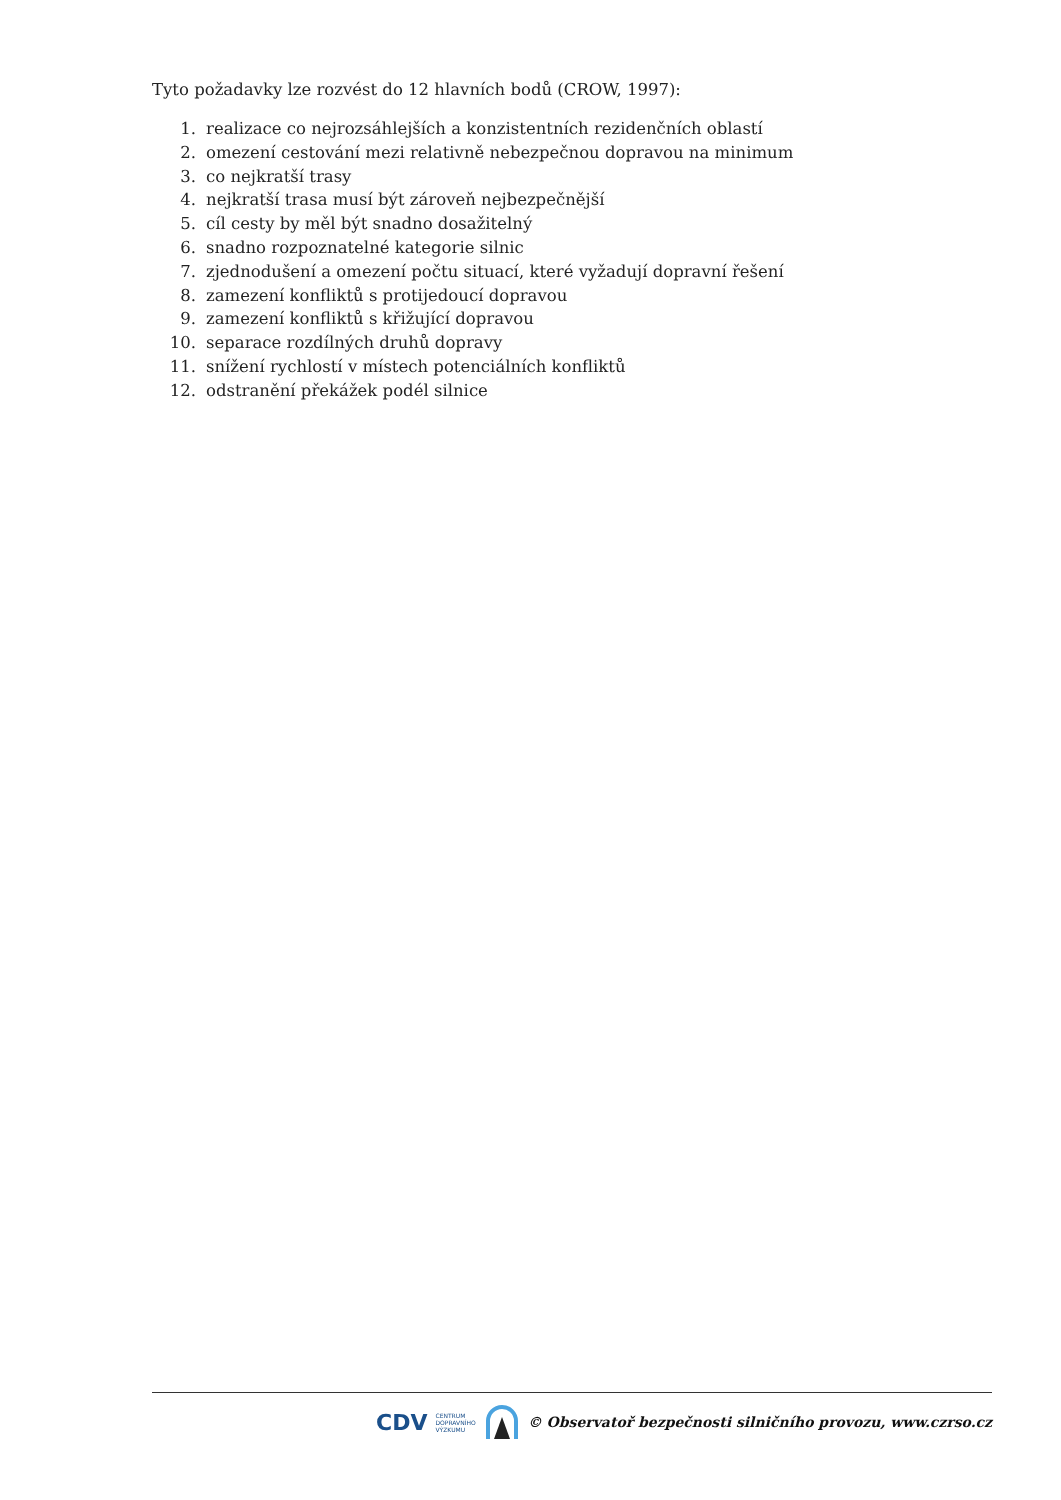Tyto požadavky lze rozvést do 12 hlavních bodů (CROW, 1997):
1. realizace co nejrozsáhlejších a konzistentních rezidenčních oblastí
2. omezení cestování mezi relativně nebezpečnou dopravou na minimum
3. co nejkratší trasy
4. nejkratší trasa musí být zároveň nejbezpečnější
5. cíl cesty by měl být snadno dosažitelný
6. snadno rozpoznatelné kategorie silnic
7. zjednodušení a omezení počtu situací, které vyžadují dopravní řešení
8. zamezení konfliktů s protijedoucí dopravou
9. zamezení konfliktů s křižující dopravou
10. separace rozdílných druhů dopravy
11. snížení rychlostí v místech potenciálních konfliktů
12. odstranění překážek podél silnice
CDV CENTRUM
DOPRAVNÍHO
VÝZKUMU © Observatoř bezpečnosti silničního provozu, www.czrso.cz